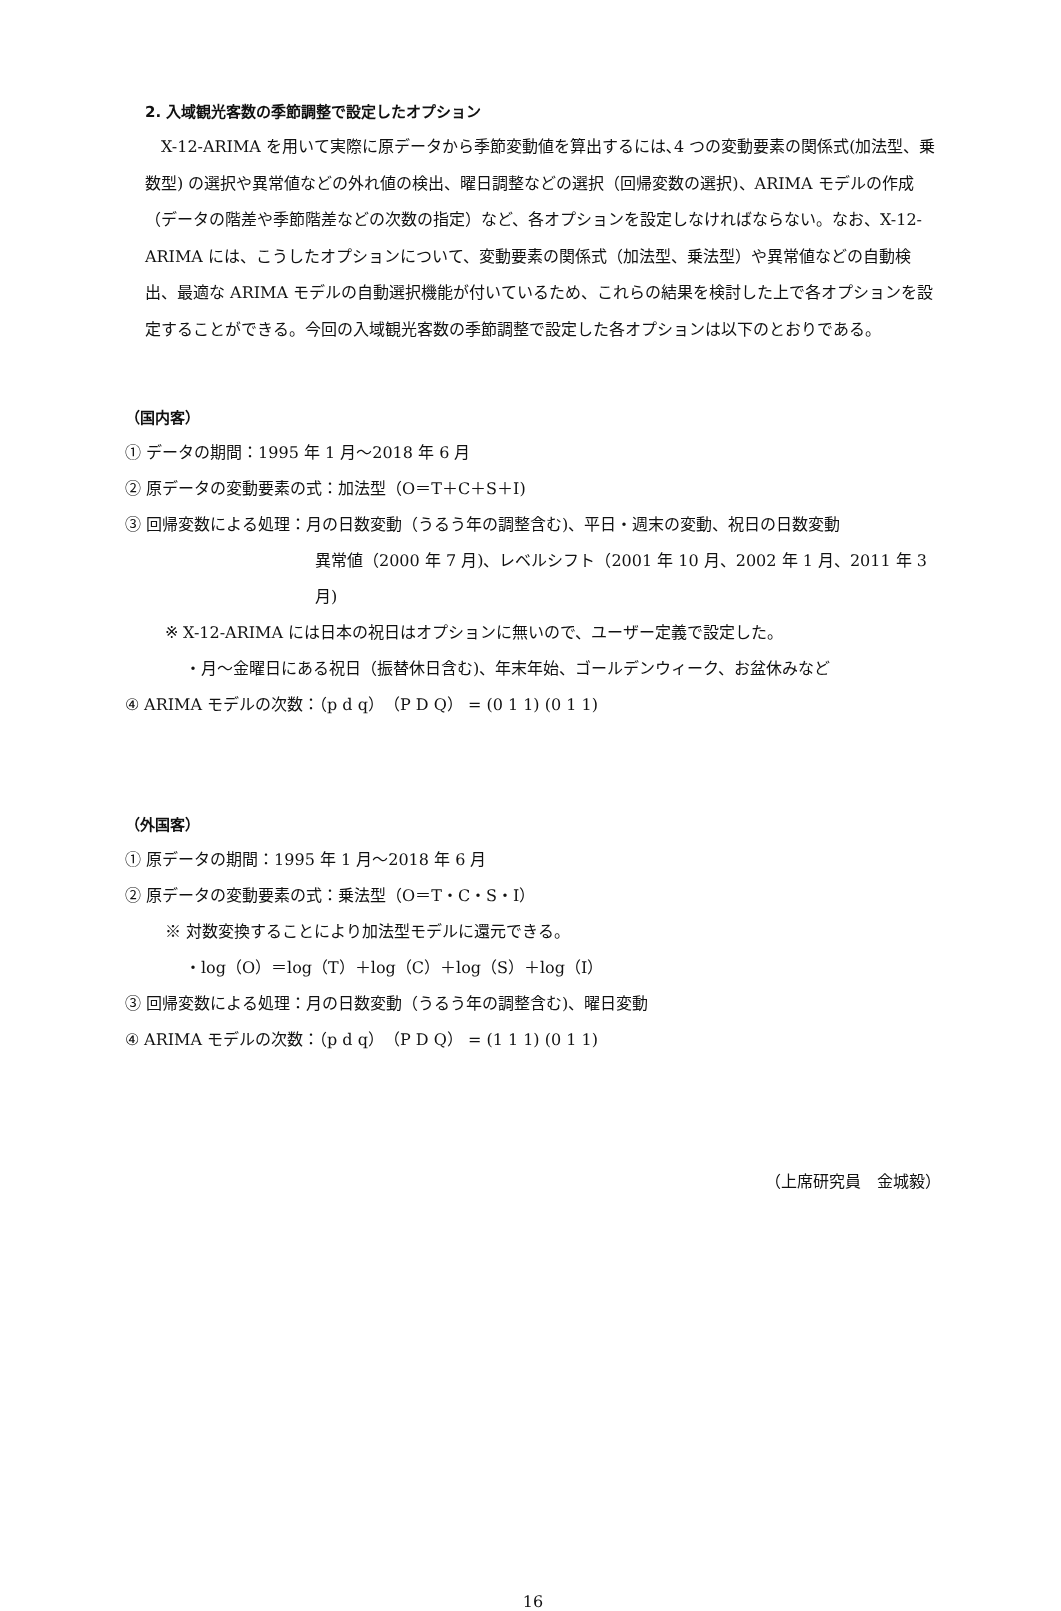2. 入域観光客数の季節調整で設定したオプション
X-12-ARIMA を用いて実際に原データから季節変動値を算出するには､4 つの変動要素の関係式(加法型、乗数型) の選択や異常値などの外れ値の検出、曜日調整などの選択（回帰変数の選択)、ARIMA モデルの作成（データの階差や季節階差などの次数の指定）など、各オプションを設定しなければならない。なお、X-12-ARIMA には、こうしたオプションについて、変動要素の関係式（加法型、乗法型）や異常値などの自動検出、最適な ARIMA モデルの自動選択機能が付いているため、これらの結果を検討した上で各オプションを設定することができる。今回の入域観光客数の季節調整で設定した各オプションは以下のとおりである。
（国内客）
① データの期間：1995 年 1 月～2018 年 6 月
② 原データの変動要素の式：加法型（O＝T＋C＋S＋I)
③ 回帰変数による処理：月の日数変動（うるう年の調整含む)、平日・週末の変動、祝日の日数変動
異常値（2000 年 7 月)、レベルシフト（2001 年 10 月、2002 年 1 月、2011 年 3 月)
※ X-12-ARIMA には日本の祝日はオプションに無いので、ユーザー定義で設定した。
・月～金曜日にある祝日（振替休日含む)、年末年始、ゴールデンウィーク、お盆休みなど
④ ARIMA モデルの次数：（p d q）（P D Q） = (0 1 1) (0 1 1)
（外国客）
① 原データの期間：1995 年 1 月～2018 年 6 月
② 原データの変動要素の式：乗法型（O＝T・C・S・I）
※ 対数変換することにより加法型モデルに還元できる。
・log（O）＝log（T）＋log（C）＋log（S）＋log（I）
③ 回帰変数による処理：月の日数変動（うるう年の調整含む)、曜日変動
④ ARIMA モデルの次数：（p d q）（P D Q） = (1 1 1) (0 1 1)
（上席研究員　金城毅）
16